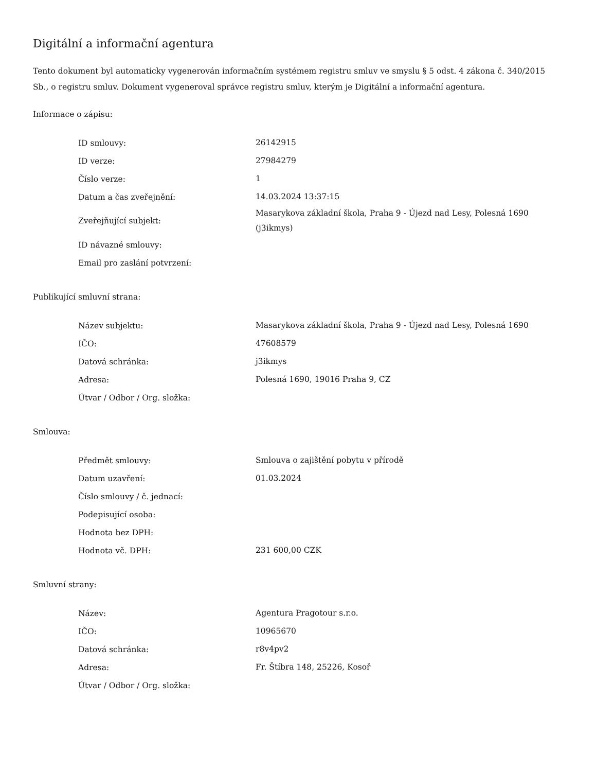Digitální a informační agentura
Tento dokument byl automaticky vygenerován informačním systémem registru smluv ve smyslu § 5 odst. 4 zákona č. 340/2015 Sb., o registru smluv. Dokument vygeneroval správce registru smluv, kterým je Digitální a informační agentura.
Informace o zápisu:
| ID smlouvy: | 26142915 |
| ID verze: | 27984279 |
| Číslo verze: | 1 |
| Datum a čas zveřejnění: | 14.03.2024 13:37:15 |
| Zveřejňující subjekt: | Masarykova základní škola, Praha 9 - Újezd nad Lesy, Polesná 1690 (j3ikmys) |
| ID návazné smlouvy: | |
| Email pro zaslání potvrzení: | |
Publikující smluvní strana:
| Název subjektu: | Masarykova základní škola, Praha 9 - Újezd nad Lesy, Polesná 1690 |
| IČO: | 47608579 |
| Datová schránka: | j3ikmys |
| Adresa: | Polesná 1690, 19016 Praha 9, CZ |
| Útvar / Odbor / Org. složka: | |
Smlouva:
| Předmět smlouvy: | Smlouva o zajištění pobytu v přírodě |
| Datum uzavření: | 01.03.2024 |
| Číslo smlouvy / č. jednací: | |
| Podepisující osoba: | |
| Hodnota bez DPH: | |
| Hodnota vč. DPH: | 231 600,00 CZK |
Smluvní strany:
| Název: | Agentura Pragotour s.r.o. |
| IČO: | 10965670 |
| Datová schránka: | r8v4pv2 |
| Adresa: | Fr. Štíbra 148, 25226, Kosoř |
| Útvar / Odbor / Org. složka: | |